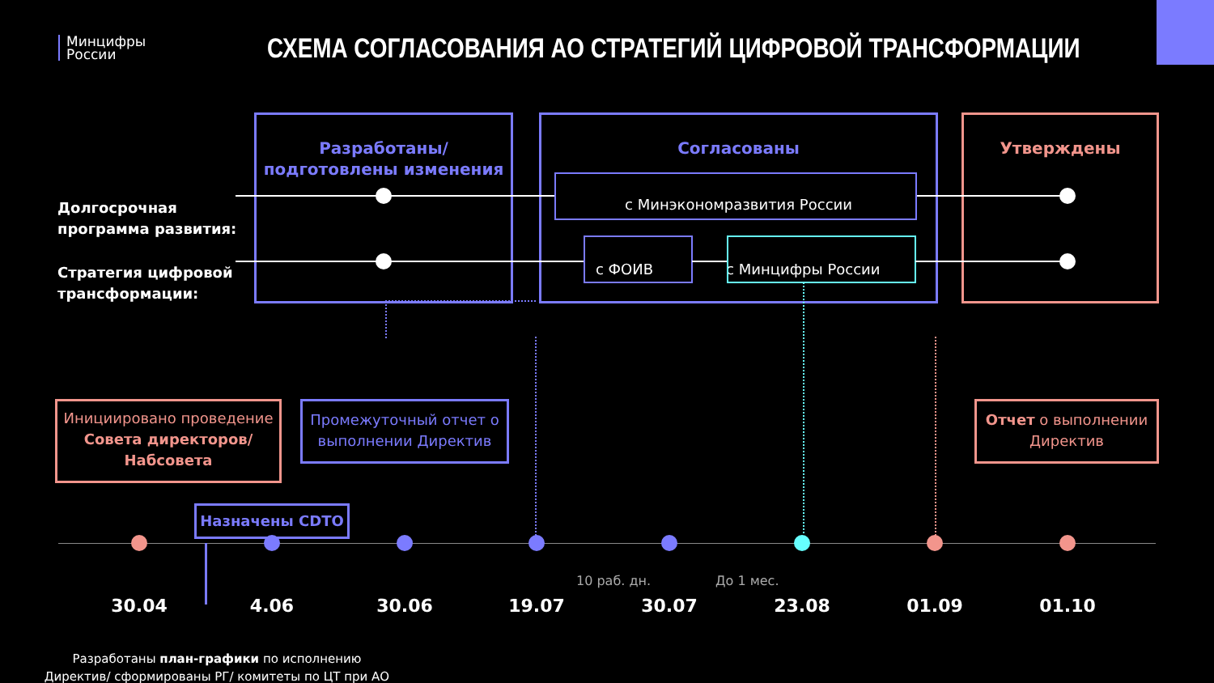Минцифры
России
СХЕМА СОГЛАСОВАНИЯ АО СТРАТЕГИЙ ЦИФРОВОЙ ТРАНСФОРМАЦИИ
Разработаны/
подготовлены изменения
Согласованы
Утверждены
Долгосрочная программа развития:
с Минэкономразвития России
Стратегия цифровой трансформации:
с ФОИВ с Минцифры России
Инициировано проведение Совета директоров/ Набсовета
Промежуточный отчет о выполнении Директив
Отчет о выполнении Директив
Назначены CDTO
10 раб. дн. До 1 мес.
30.04 4.06 30.06 19.07 30.07 23.08 01.09 01.10
Разработаны план-графики по исполнению Директив/ сформированы РГ/ комитеты по ЦТ при АО